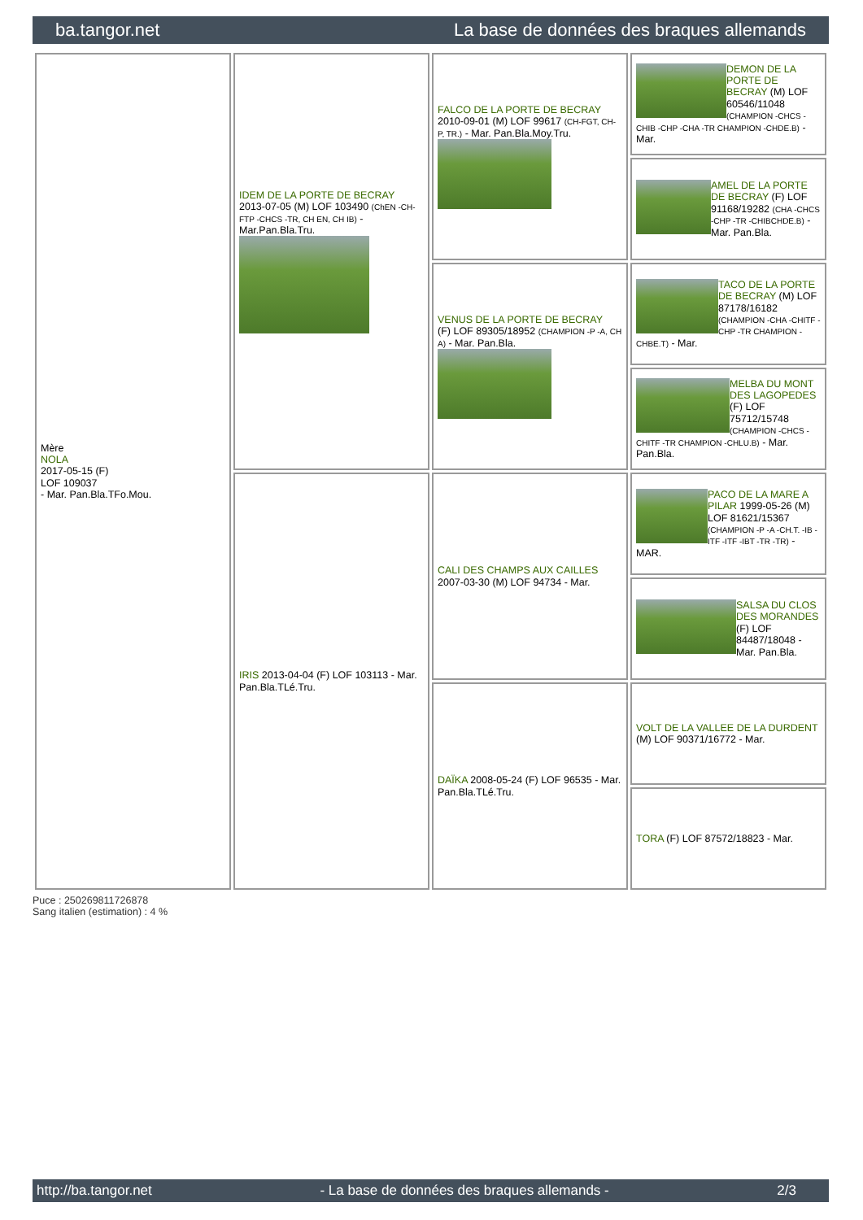ba.tangor.net La base de données des braques allemands
| Mère NOLA 2017-05-15 (F) LOF 109037 - Mar. Pan.Bla.TFo.Mou. | IDEM DE LA PORTE DE BECRAY 2013-07-05 (M) LOF 103490 (ChEN -CH-FTP -CHCS -TR, CH EN, CH IB) - Mar.Pan.Bla.Tru. | FALCO DE LA PORTE DE BECRAY 2010-09-01 (M) LOF 99617 (CH-FGT, CH-P, TR.) - Mar. Pan.Bla.Moy.Tru. | DEMON DE LA PORTE DE BECRAY (M) LOF 60546/11048 (CHAMPION -CHCS -CHIB -CHP -CHA -TR CHAMPION -CHDE.B) - Mar. |
| | | | AMEL DE LA PORTE DE BECRAY (F) LOF 91168/19282 (CHA -CHCS -CHP -TR -CHIBCHDE.B) - Mar. Pan.Bla. |
| | | VENUS DE LA PORTE DE BECRAY (F) LOF 89305/18952 (CHAMPION -P -A, CH A) - Mar. Pan.Bla. | TACO DE LA PORTE DE BECRAY (M) LOF 87178/16182 (CHAMPION -CHA -CHITF -CHP -TR CHAMPION -CHBE.T) - Mar. |
| | | | MELBA DU MONT DES LAGOPEDES (F) LOF 75712/15748 (CHAMPION -CHCS -CHITF -TR CHAMPION -CHLU.B) - Mar. Pan.Bla. |
| | IRIS 2013-04-04 (F) LOF 103113 - Mar. Pan.Bla.TLé.Tru. | CALI DES CHAMPS AUX CAILLES 2007-03-30 (M) LOF 94734 - Mar. | PACO DE LA MARE A PILAR 1999-05-26 (M) LOF 81621/15367 (CHAMPION -P -A -CH.T. -IB -ITF -ITF -IBT -TR -TR) - MAR. |
| | | | SALSA DU CLOS DES MORANDES (F) LOF 84487/18048 - Mar. Pan.Bla. |
| | | DAÏKA 2008-05-24 (F) LOF 96535 - Mar. Pan.Bla.TLé.Tru. | VOLT DE LA VALLEE DE LA DURDENT (M) LOF 90371/16772 - Mar. |
| | | | TORA (F) LOF 87572/18823 - Mar. |
Puce : 250269811726878
Sang italien (estimation) : 4 %
http://ba.tangor.net - La base de données des braques allemands - 2/3